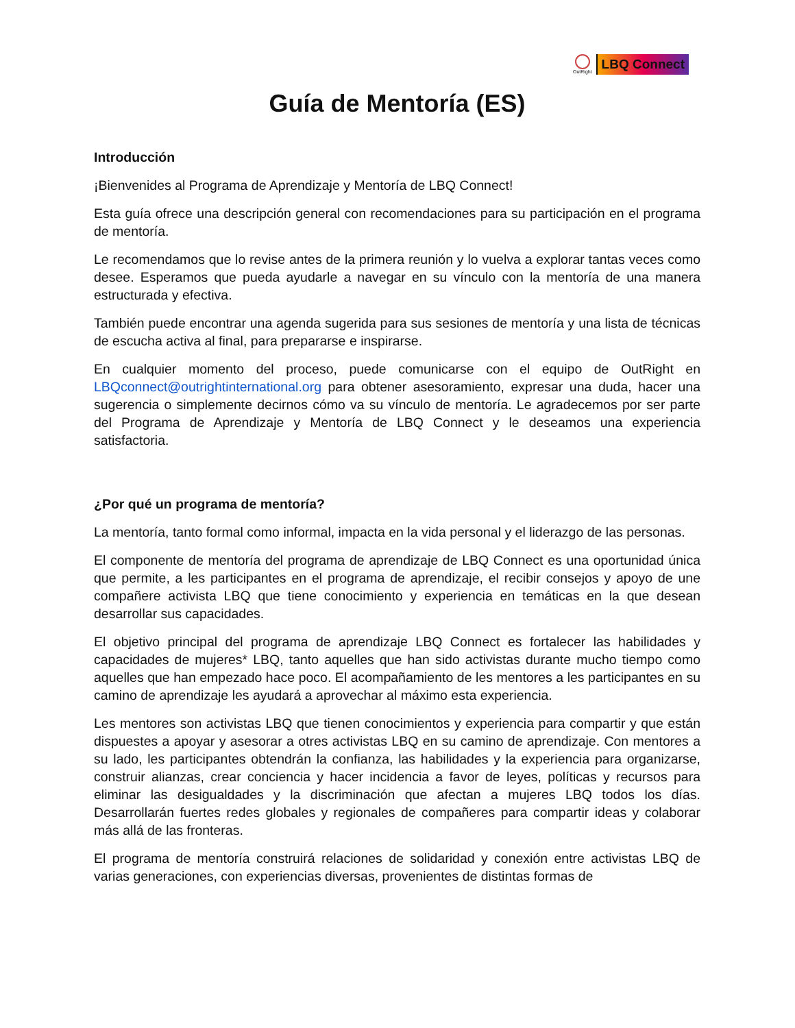OutRight
LBQ Connect
Guía de Mentoría (ES)
Introducción
¡Bienvenides al Programa de Aprendizaje y Mentoría de LBQ Connect!
Esta guía ofrece una descripción general con recomendaciones para su participación en el programa de mentoría.
Le recomendamos que lo revise antes de la primera reunión y lo vuelva a explorar tantas veces como desee. Esperamos que pueda ayudarle a navegar en su vínculo con la mentoría de una manera estructurada y efectiva.
También puede encontrar una agenda sugerida para sus sesiones de mentoría y una lista de técnicas de escucha activa al final, para prepararse e inspirarse.
En cualquier momento del proceso, puede comunicarse con el equipo de OutRight en LBQconnect@outrightinternational.org para obtener asesoramiento, expresar una duda, hacer una sugerencia o simplemente decirnos cómo va su vínculo de mentoría. Le agradecemos por ser parte del Programa de Aprendizaje y Mentoría de LBQ Connect y le deseamos una experiencia satisfactoria.
¿Por qué un programa de mentoría?
La mentoría, tanto formal como informal, impacta en la vida personal y el liderazgo de las personas.
El componente de mentoría del programa de aprendizaje de LBQ Connect es una oportunidad única que permite, a les participantes en el programa de aprendizaje, el recibir consejos y apoyo de une compañere activista LBQ que tiene conocimiento y experiencia en temáticas en la que desean desarrollar sus capacidades.
El objetivo principal del programa de aprendizaje LBQ Connect es fortalecer las habilidades y capacidades de mujeres* LBQ, tanto aquelles que han sido activistas durante mucho tiempo como aquelles que han empezado hace poco. El acompañamiento de les mentores a les participantes en su camino de aprendizaje les ayudará a aprovechar al máximo esta experiencia.
Les mentores son activistas LBQ que tienen conocimientos y experiencia para compartir y que están dispuestes a apoyar y asesorar a otres activistas LBQ en su camino de aprendizaje. Con mentores a su lado, les participantes obtendrán la confianza, las habilidades y la experiencia para organizarse, construir alianzas, crear conciencia y hacer incidencia a favor de leyes, políticas y recursos para eliminar las desigualdades y la discriminación que afectan a mujeres LBQ todos los días. Desarrollarán fuertes redes globales y regionales de compañeres para compartir ideas y colaborar más allá de las fronteras.
El programa de mentoría construirá relaciones de solidaridad y conexión entre activistas LBQ de varias generaciones, con experiencias diversas, provenientes de distintas formas de